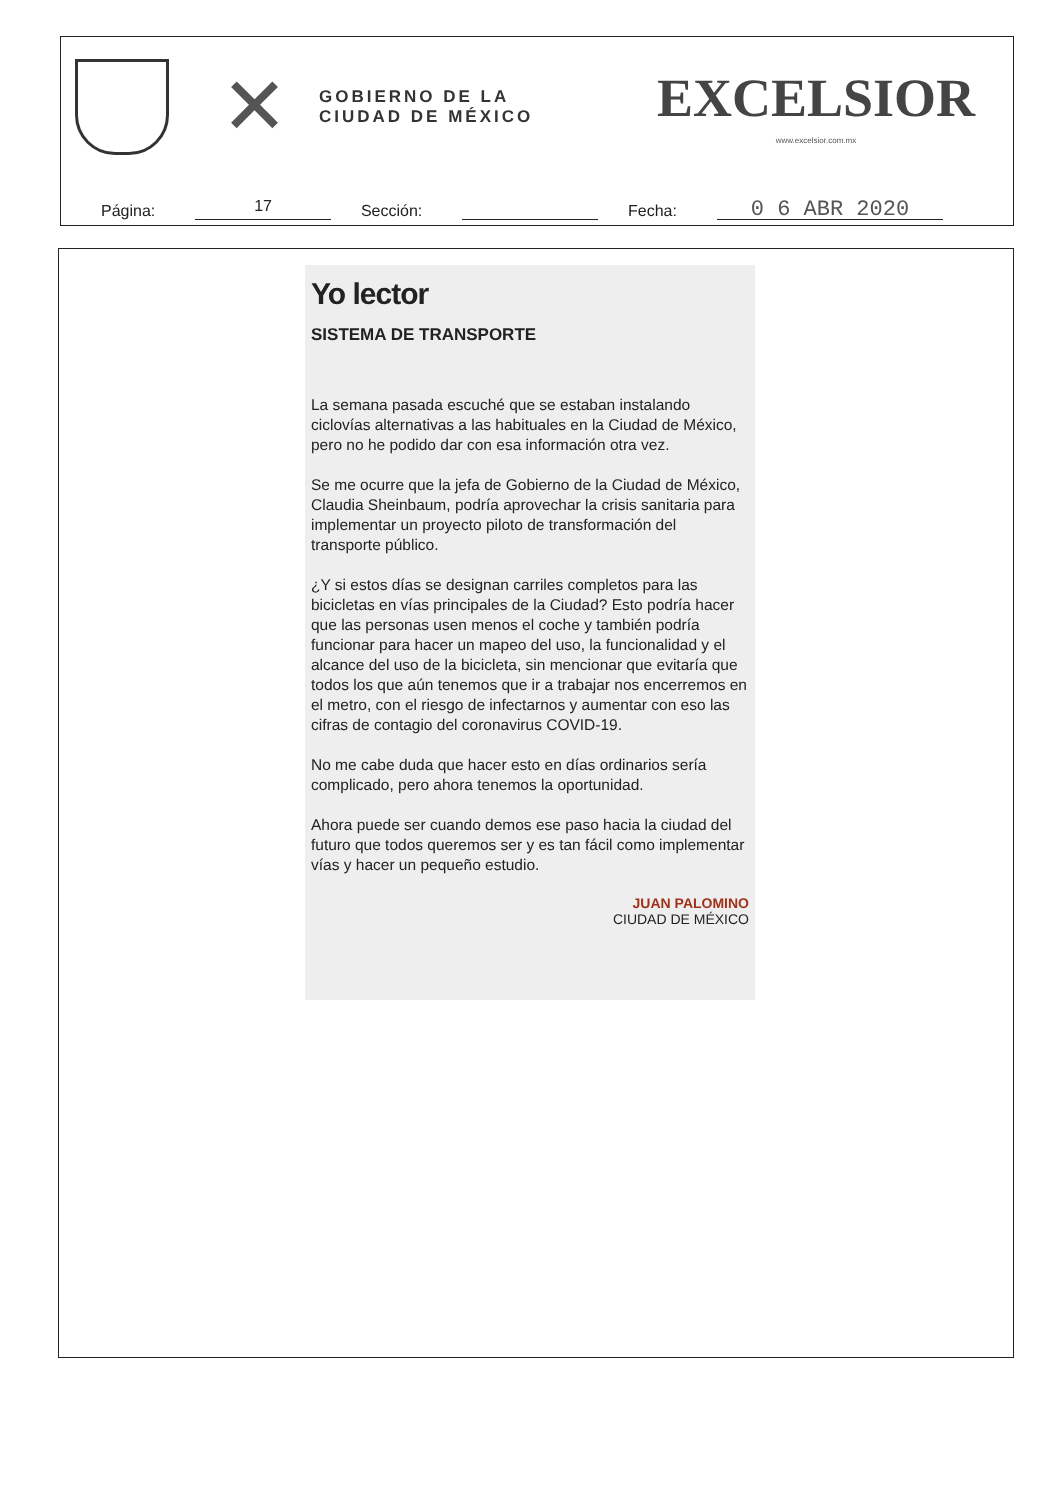✕
GOBIERNO DE LA
CIUDAD DE MÉXICO
EXCELSIOR
www.excelsior.com.mx
Página:
17
Sección:
Fecha:
0 6 ABR 2020
Yo lector
SISTEMA DE TRANSPORTE
La semana pasada escuché que se estaban instalando ciclovías alternativas a las habituales en la Ciudad de México, pero no he podido dar con esa información otra vez.
Se me ocurre que la jefa de Gobierno de la Ciudad de México, Claudia Sheinbaum, podría aprovechar la crisis sanitaria para implementar un proyecto piloto de transformación del transporte público.
¿Y si estos días se designan carriles completos para las bicicletas en vías principales de la Ciudad? Esto podría hacer que las personas usen menos el coche y también podría funcionar para hacer un mapeo del uso, la funcionalidad y el alcance del uso de la bicicleta, sin mencionar que evitaría que todos los que aún tenemos que ir a trabajar nos encerremos en el metro, con el riesgo de infectarnos y aumentar con eso las cifras de contagio del coronavirus COVID-19.
No me cabe duda que hacer esto en días ordinarios sería complicado, pero ahora tenemos la oportunidad.
Ahora puede ser cuando demos ese paso hacia la ciudad del futuro que todos queremos ser y es tan fácil como implementar vías y hacer un pequeño estudio.
JUAN PALOMINO
CIUDAD DE MÉXICO